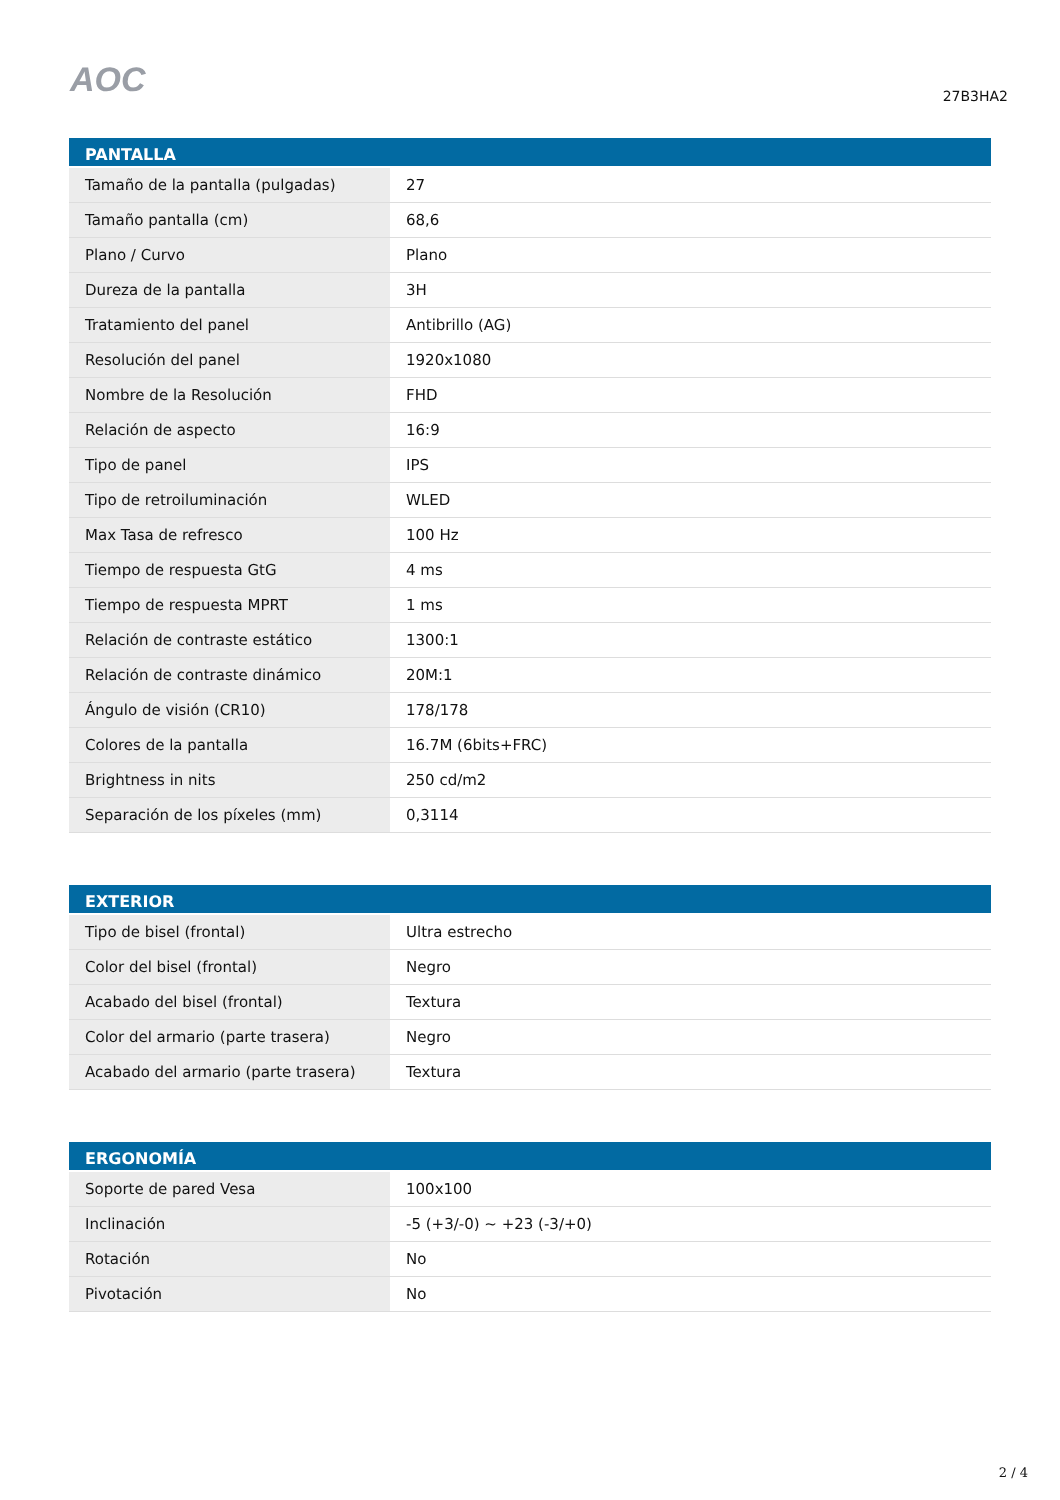AOC
27B3HA2
| PANTALLA | |
| --- | --- |
| Tamaño de la pantalla (pulgadas) | 27 |
| Tamaño pantalla (cm) | 68,6 |
| Plano / Curvo | Plano |
| Dureza de la pantalla | 3H |
| Tratamiento del panel | Antibrillo (AG) |
| Resolución del panel | 1920x1080 |
| Nombre de la Resolución | FHD |
| Relación de aspecto | 16:9 |
| Tipo de panel | IPS |
| Tipo de retroiluminación | WLED |
| Max Tasa de refresco | 100 Hz |
| Tiempo de respuesta GtG | 4 ms |
| Tiempo de respuesta MPRT | 1 ms |
| Relación de contraste estático | 1300:1 |
| Relación de contraste dinámico | 20M:1 |
| Ángulo de visión (CR10) | 178/178 |
| Colores de la pantalla | 16.7M (6bits+FRC) |
| Brightness in nits | 250 cd/m2 |
| Separación de los píxeles (mm) | 0,3114 |
| EXTERIOR | |
| --- | --- |
| Tipo de bisel (frontal) | Ultra estrecho |
| Color del bisel (frontal) | Negro |
| Acabado del bisel (frontal) | Textura |
| Color del armario (parte trasera) | Negro |
| Acabado del armario (parte trasera) | Textura |
| ERGONOMÍA | |
| --- | --- |
| Soporte de pared Vesa | 100x100 |
| Inclinación | -5 (+3/-0) ~ +23 (-3/+0) |
| Rotación | No |
| Pivotación | No |
2 / 4